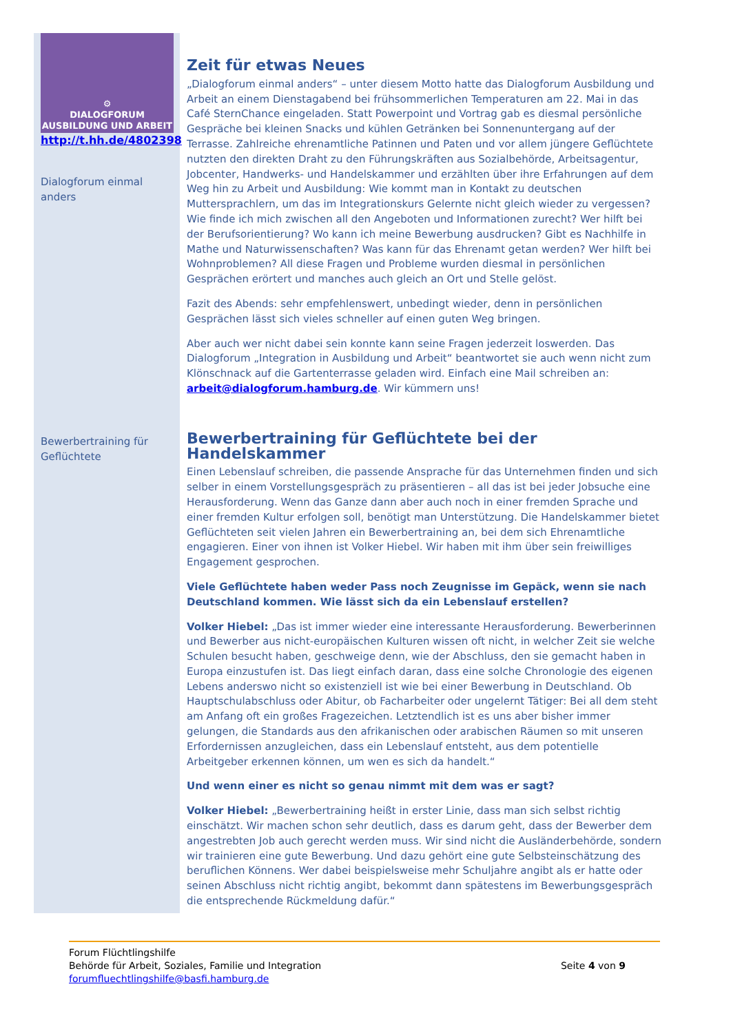⚙
DIALOGFORUM
AUSBILDUNG UND ARBEIT
http://t.hh.de/4802398
Dialogforum einmal anders
Bewerbertraining für Geflüchtete
Zeit für etwas Neues
„Dialogforum einmal anders“ – unter diesem Motto hatte das Dialogforum Ausbildung und Arbeit an einem Dienstagabend bei frühsommerlichen Temperaturen am 22. Mai in das Café SternChance eingeladen. Statt Powerpoint und Vortrag gab es diesmal persönliche Gespräche bei kleinen Snacks und kühlen Getränken bei Sonnenuntergang auf der Terrasse. Zahlreiche ehrenamtliche Patinnen und Paten und vor allem jüngere Geflüchtete nutzten den direkten Draht zu den Führungskräften aus Sozialbehörde, Arbeitsagentur, Jobcenter, Handwerks- und Handelskammer und erzählten über ihre Erfahrungen auf dem Weg hin zu Arbeit und Ausbildung: Wie kommt man in Kontakt zu deutschen Muttersprachlern, um das im Integrationskurs Gelernte nicht gleich wieder zu vergessen? Wie finde ich mich zwischen all den Angeboten und Informationen zurecht? Wer hilft bei der Berufsorientierung? Wo kann ich meine Bewerbung ausdrucken? Gibt es Nachhilfe in Mathe und Naturwissenschaften? Was kann für das Ehrenamt getan werden? Wer hilft bei Wohnproblemen? All diese Fragen und Probleme wurden diesmal in persönlichen Gesprächen erörtert und manches auch gleich an Ort und Stelle gelöst.
Fazit des Abends: sehr empfehlenswert, unbedingt wieder, denn in persönlichen Gesprächen lässt sich vieles schneller auf einen guten Weg bringen.
Aber auch wer nicht dabei sein konnte kann seine Fragen jederzeit loswerden. Das Dialogforum „Integration in Ausbildung und Arbeit“ beantwortet sie auch wenn nicht zum Klönschnack auf die Gartenterrasse geladen wird. Einfach eine Mail schreiben an: arbeit@dialogforum.hamburg.de. Wir kümmern uns!
Bewerbertraining für Geflüchtete bei der Handelskammer
Einen Lebenslauf schreiben, die passende Ansprache für das Unternehmen finden und sich selber in einem Vorstellungsgespräch zu präsentieren – all das ist bei jeder Jobsuche eine Herausforderung. Wenn das Ganze dann aber auch noch in einer fremden Sprache und einer fremden Kultur erfolgen soll, benötigt man Unterstützung. Die Handelskammer bietet Geflüchteten seit vielen Jahren ein Bewerbertraining an, bei dem sich Ehrenamtliche engagieren. Einer von ihnen ist Volker Hiebel. Wir haben mit ihm über sein freiwilliges Engagement gesprochen.
Viele Geflüchtete haben weder Pass noch Zeugnisse im Gepäck, wenn sie nach Deutschland kommen. Wie lässt sich da ein Lebenslauf erstellen?
Volker Hiebel: „Das ist immer wieder eine interessante Herausforderung. Bewerberinnen und Bewerber aus nicht-europäischen Kulturen wissen oft nicht, in welcher Zeit sie welche Schulen besucht haben, geschweige denn, wie der Abschluss, den sie gemacht haben in Europa einzustufen ist. Das liegt einfach daran, dass eine solche Chronologie des eigenen Lebens anderswo nicht so existenziell ist wie bei einer Bewerbung in Deutschland. Ob Hauptschulabschluss oder Abitur, ob Facharbeiter oder ungelernt Tätiger: Bei all dem steht am Anfang oft ein großes Fragezeichen. Letztendlich ist es uns aber bisher immer gelungen, die Standards aus den afrikanischen oder arabischen Räumen so mit unseren Erfordernissen anzugleichen, dass ein Lebenslauf entsteht, aus dem potentielle Arbeitgeber erkennen können, um wen es sich da handelt.“
Und wenn einer es nicht so genau nimmt mit dem was er sagt?
Volker Hiebel: „Bewerbertraining heißt in erster Linie, dass man sich selbst richtig einschätzt. Wir machen schon sehr deutlich, dass es darum geht, dass der Bewerber dem angestrebten Job auch gerecht werden muss. Wir sind nicht die Ausländerbehörde, sondern wir trainieren eine gute Bewerbung. Und dazu gehört eine gute Selbsteinschätzung des beruflichen Könnens. Wer dabei beispielsweise mehr Schuljahre angibt als er hatte oder seinen Abschluss nicht richtig angibt, bekommt dann spätestens im Bewerbungsgespräch die entsprechende Rückmeldung dafür.“
Forum Flüchtlingshilfe
Behörde für Arbeit, Soziales, Familie und Integration
forumfluechtlingshilfe@basfi.hamburg.de
Seite 4 von 9